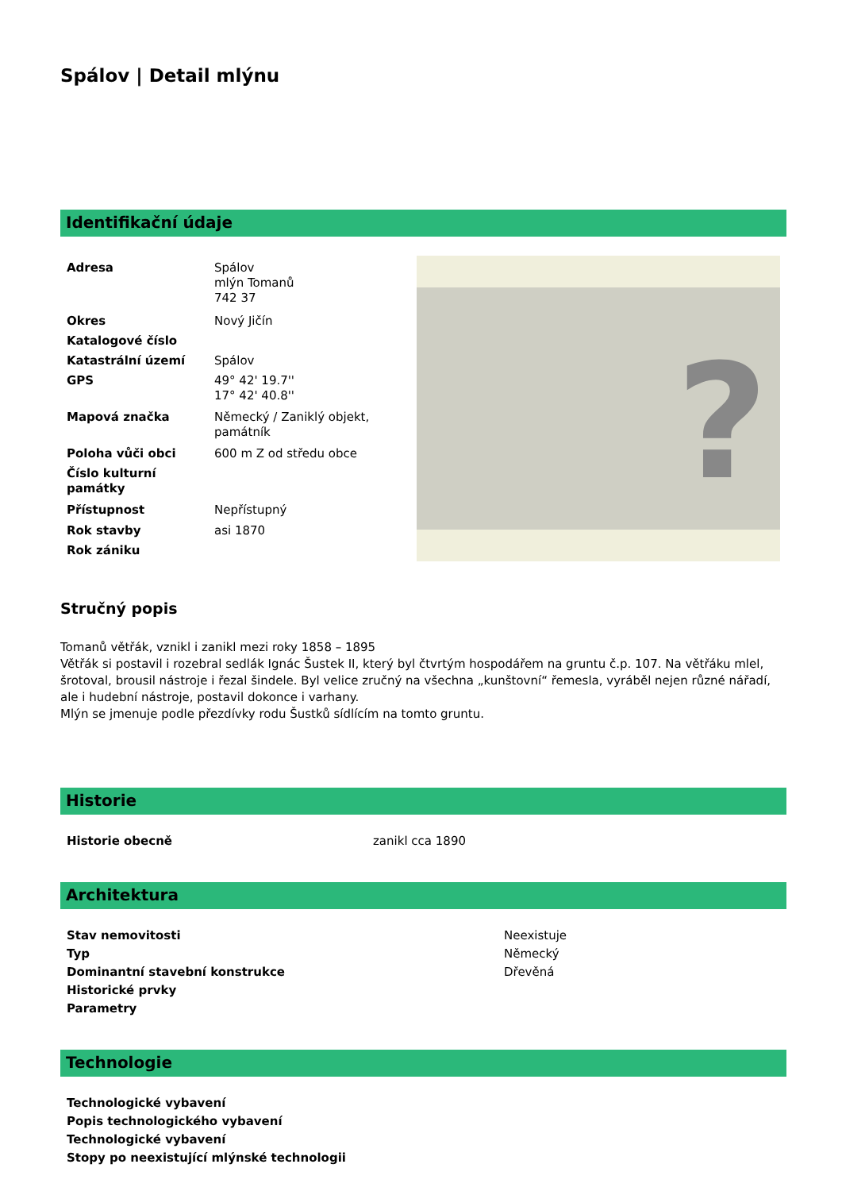Spálov | Detail mlýnu
Identifikační údaje
| Adresa | Spálov mlýn Tomanů 742 37 |
| Okres | Nový Jičín |
| Katalogové číslo | |
| Katastrální území | Spálov |
| GPS | 49° 42' 19.7'' 17° 42' 40.8'' |
| Mapová značka | Německý / Zaniklý objekt, památník |
| Poloha vůči obci | 600 m Z od středu obce |
| Číslo kulturní památky | |
| Přístupnost | Nepřístupný |
| Rok stavby | asi 1870 |
| Rok zániku | |
?
Stručný popis
Tomanů větřák, vznikl i zanikl mezi roky 1858 – 1895
Větřák si postavil i rozebral sedlák Ignác Šustek II, který byl čtvrtým hospodářem na gruntu č.p. 107. Na větřáku mlel, šrotoval, brousil nástroje i řezal šindele. Byl velice zručný na všechna „kunštovní“ řemesla, vyráběl nejen různé nářadí, ale i hudební nástroje, postavil dokonce i varhany.
Mlýn se jmenuje podle přezdívky rodu Šustků sídlícím na tomto gruntu.
Historie
| Historie obecně | zanikl cca 1890 |
Architektura
| Stav nemovitosti | Neexistuje |
| Typ | Německý |
| Dominantní stavební konstrukce | Dřevěná |
| Historické prvky | |
| Parametry | |
Technologie
| Technologické vybavení |
| Popis technologického vybavení |
| Technologické vybavení |
| Stopy po neexistující mlýnské technologii |